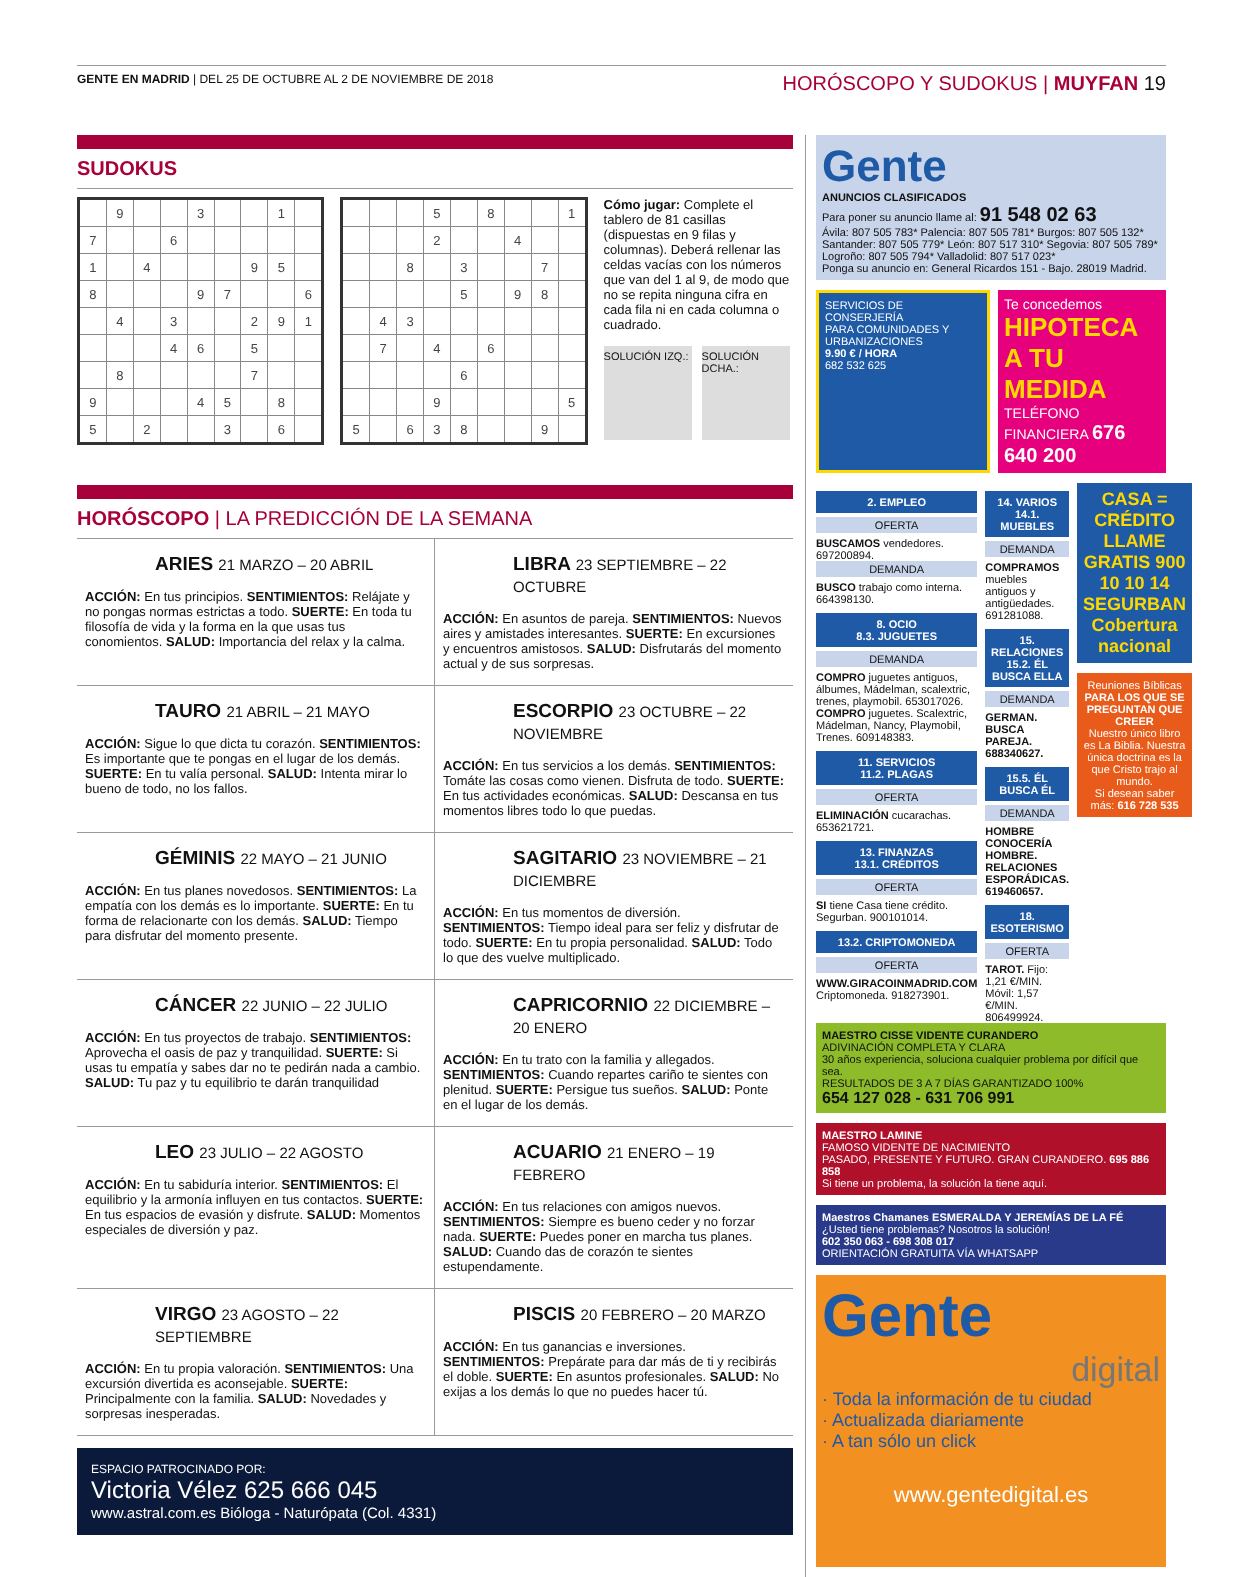GENTE EN MADRID | DEL 25 DE OCTUBRE AL 2 DE NOVIEMBRE DE 2018
HORÓSCOPO Y SUDOKUS | MUYFAN 19
SUDOKUS
| | 9 | | | 3 | | | 1 | |
| 7 | | | 6 | | | | | |
| 1 | | 4 | | | | 9 | 5 | |
| 8 | | | | 9 | 7 | | | 6 |
| | 4 | | 3 | | | 2 | 9 | 1 |
| | | | 4 | 6 | | 5 | | |
| | 8 | | | | | 7 | | |
| 9 | | | | 4 | 5 | | 8 | |
| 5 | | 2 | | | 3 | | 6 | |
| | | | 5 | | 8 | | | 1 |
| | | | 2 | | | 4 | | |
| | | 8 | | 3 | | | 7 | |
| | | | | 5 | | 9 | 8 | |
| | 4 | 3 | | | | | | |
| | 7 | | 4 | | 6 | | | |
| | | | | 6 | | | | |
| | | | 9 | | | | | 5 |
| 5 | | 6 | 3 | 8 | | | 9 | |
Cómo jugar: Complete el tablero de 81 casillas (dispuestas en 9 filas y columnas). Deberá rellenar las celdas vacías con los números que van del 1 al 9, de modo que no se repita ninguna cifra en cada fila ni en cada columna o cuadrado.
SOLUCIÓN IZQ.:
SOLUCIÓN DCHA.:
HORÓSCOPO | LA PREDICCIÓN DE LA SEMANA
ARIES 21 MARZO – 20 ABRIL
ACCIÓN: En tus principios. SENTIMIENTOS: Relájate y no pongas normas estrictas a todo. SUERTE: En toda tu filosofía de vida y la forma en la que usas tus conomientos. SALUD: Importancia del relax y la calma.
LIBRA 23 SEPTIEMBRE – 22 OCTUBRE
ACCIÓN: En asuntos de pareja. SENTIMIENTOS: Nuevos aires y amistades interesantes. SUERTE: En excursiones y encuentros amistosos. SALUD: Disfrutarás del momento actual y de sus sorpresas.
TAURO 21 ABRIL – 21 MAYO
ACCIÓN: Sigue lo que dicta tu corazón. SENTIMIENTOS: Es importante que te pongas en el lugar de los demás. SUERTE: En tu valía personal. SALUD: Intenta mirar lo bueno de todo, no los fallos.
ESCORPIO 23 OCTUBRE – 22 NOVIEMBRE
ACCIÓN: En tus servicios a los demás. SENTIMIENTOS: Tomáte las cosas como vienen. Disfruta de todo. SUERTE: En tus actividades económicas. SALUD: Descansa en tus momentos libres todo lo que puedas.
GÉMINIS 22 MAYO – 21 JUNIO
ACCIÓN: En tus planes novedosos. SENTIMIENTOS: La empatía con los demás es lo importante. SUERTE: En tu forma de relacionarte con los demás. SALUD: Tiempo para disfrutar del momento presente.
SAGITARIO 23 NOVIEMBRE – 21 DICIEMBRE
ACCIÓN: En tus momentos de diversión. SENTIMIENTOS: Tiempo ideal para ser feliz y disfrutar de todo. SUERTE: En tu propia personalidad. SALUD: Todo lo que des vuelve multiplicado.
CÁNCER 22 JUNIO – 22 JULIO
ACCIÓN: En tus proyectos de trabajo. SENTIMIENTOS: Aprovecha el oasis de paz y tranquilidad. SUERTE: Si usas tu empatía y sabes dar no te pedirán nada a cambio. SALUD: Tu paz y tu equilibrio te darán tranquilidad
CAPRICORNIO 22 DICIEMBRE – 20 ENERO
ACCIÓN: En tu trato con la familia y allegados. SENTIMIENTOS: Cuando repartes cariño te sientes con plenitud. SUERTE: Persigue tus sueños. SALUD: Ponte en el lugar de los demás.
LEO 23 JULIO – 22 AGOSTO
ACCIÓN: En tu sabiduría interior. SENTIMIENTOS: El equilibrio y la armonía influyen en tus contactos. SUERTE: En tus espacios de evasión y disfrute. SALUD: Momentos especiales de diversión y paz.
ACUARIO 21 ENERO – 19 FEBRERO
ACCIÓN: En tus relaciones con amigos nuevos. SENTIMIENTOS: Siempre es bueno ceder y no forzar nada. SUERTE: Puedes poner en marcha tus planes. SALUD: Cuando das de corazón te sientes estupendamente.
VIRGO 23 AGOSTO – 22 SEPTIEMBRE
ACCIÓN: En tu propia valoración. SENTIMIENTOS: Una excursión divertida es aconsejable. SUERTE: Principalmente con la familia. SALUD: Novedades y sorpresas inesperadas.
PISCIS 20 FEBRERO – 20 MARZO
ACCIÓN: En tus ganancias e inversiones. SENTIMIENTOS: Prepárate para dar más de ti y recibirás el doble. SUERTE: En asuntos profesionales. SALUD: No exijas a los demás lo que no puedes hacer tú.
ESPACIO PATROCINADO POR:
Victoria Vélez 625 666 045
www.astral.com.es Bióloga - Naturópata (Col. 4331)
Gente
ANUNCIOS CLASIFICADOS
Para poner su anuncio llame al: 91 548 02 63
Ávila: 807 505 783* Palencia: 807 505 781* Burgos: 807 505 132* Santander: 807 505 779* León: 807 517 310* Segovia: 807 505 789* Logroño: 807 505 794* Valladolid: 807 517 023*
Ponga su anuncio en: General Ricardos 151 - Bajo. 28019 Madrid.
SERVICIOS DE CONSERJERÍA
PARA COMUNIDADES Y URBANIZACIONES
9.90 € / HORA
682 532 625
Te concedemos HIPOTECA A TU MEDIDA
TELÉFONO FINANCIERA 676 640 200
2. EMPLEO
OFERTA
BUSCAMOS vendedores. 697200894.
DEMANDA
BUSCO trabajo como interna. 664398130.
8. OCIO
8.3. JUGUETES
DEMANDA
COMPRO juguetes antiguos, álbumes, Mádelman, scalextric, trenes, playmobil. 653017026.
COMPRO juguetes. Scalextric, Mádelman, Nancy, Playmobil, Trenes. 609148383.
11. SERVICIOS
11.2. PLAGAS
OFERTA
ELIMINACIÓN cucarachas. 653621721.
13. FINANZAS
13.1. CRÉDITOS
OFERTA
SI tiene Casa tiene crédito. Segurban. 900101014.
13.2. CRIPTOMONEDA
OFERTA
WWW.GIRACOINMADRID.COM Criptomoneda. 918273901.
14. VARIOS
14.1. MUEBLES
DEMANDA
COMPRAMOS muebles antiguos y antigüedades. 691281088.
15. RELACIONES
15.2. ÉL BUSCA ELLA
DEMANDA
GERMAN. BUSCA PAREJA. 688340627.
15.5. ÉL BUSCA ÉL
DEMANDA
HOMBRE CONOCERÍA HOMBRE. RELACIONES ESPORÁDICAS. 619460657.
18. ESOTERISMO
OFERTA
TAROT. Fijo: 1,21 €/MIN. Móvil: 1,57 €/MIN. 806499924.
CASA = CRÉDITO
LLAME GRATIS 900 10 10 14
SEGURBAN Cobertura nacional
Reuniones Bíblicas
PARA LOS QUE SE PREGUNTAN QUE CREER
Nuestro único libro es La Biblia. Nuestra única doctrina es la que Cristo trajo al mundo.
Si desean saber más: 616 728 535
MAESTRO CISSE VIDENTE CURANDERO
ADIVINACIÓN COMPLETA Y CLARA
30 años experiencia, soluciona cualquier problema por difícil que sea.
RESULTADOS DE 3 A 7 DÍAS GARANTIZADO 100%
654 127 028 - 631 706 991
MAESTRO LAMINE
FAMOSO VIDENTE DE NACIMIENTO
PASADO, PRESENTE Y FUTURO. GRAN CURANDERO. 695 886 858
Si tiene un problema, la solución la tiene aquí.
Maestros Chamanes ESMERALDA Y JEREMÍAS DE LA FÉ
¿Usted tiene problemas? Nosotros la solución!
602 350 063 - 698 308 017
ORIENTACIÓN GRATUITA VÍA WHATSAPP
Gente
digital
· Toda la información de tu ciudad
· Actualizada diariamente
· A tan sólo un click
www.gentedigital.es